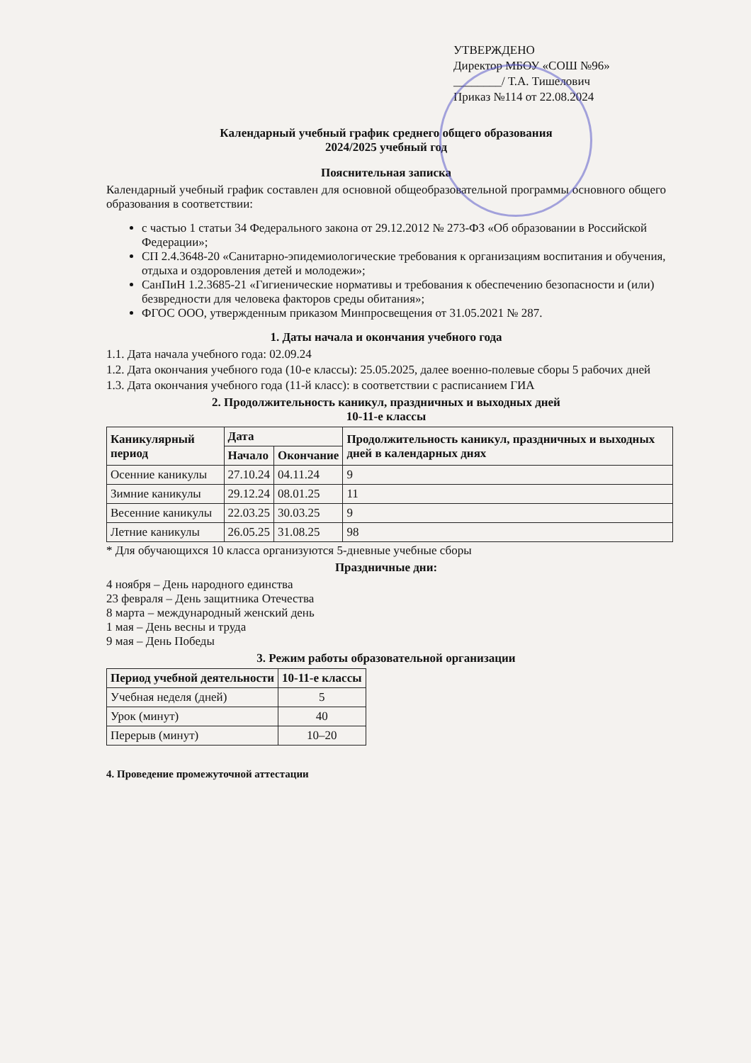УТВЕРЖДЕНО
Директор МБОУ «СОШ №96»
________/ Т.А. Тишелович
Приказ №114 от 22.08.2024
Календарный учебный график среднего общего образования
2024/2025 учебный год
Пояснительная записка
Календарный учебный график составлен для основной общеобразовательной программы основного общего образования в соответствии:
с частью 1 статьи 34 Федерального закона от 29.12.2012 № 273-ФЗ «Об образовании в Российской Федерации»;
СП 2.4.3648-20 «Санитарно-эпидемиологические требования к организациям воспитания и обучения, отдыха и оздоровления детей и молодежи»;
СанПиН 1.2.3685-21 «Гигиенические нормативы и требования к обеспечению безопасности и (или) безвредности для человека факторов среды обитания»;
ФГОС ООО, утвержденным приказом Минпросвещения от 31.05.2021 № 287.
1. Даты начала и окончания учебного года
1.1. Дата начала учебного года: 02.09.24
1.2. Дата окончания учебного года (10-е классы): 25.05.2025, далее военно-полевые сборы 5 рабочих дней
1.3. Дата окончания учебного года (11-й класс): в соответствии с расписанием ГИА
2. Продолжительность каникул, праздничных и выходных дней
10-11-е классы
| Каникулярный период | Дата | | Продолжительность каникул, праздничных и выходных дней в календарных днях |
| --- | --- | --- | --- |
| | Начало | Окончание | |
| Осенние каникулы | 27.10.24 | 04.11.24 | 9 |
| Зимние каникулы | 29.12.24 | 08.01.25 | 11 |
| Весенние каникулы | 22.03.25 | 30.03.25 | 9 |
| Летние каникулы | 26.05.25 | 31.08.25 | 98 |
* Для обучающихся 10 класса организуются 5-дневные учебные сборы
Праздничные дни:
4 ноября – День народного единства
23 февраля – День защитника Отечества
8 марта – международный женский день
1 мая – День весны и труда
9 мая – День Победы
3. Режим работы образовательной организации
| Период учебной деятельности | 10-11-е классы |
| --- | --- |
| Учебная неделя (дней) | 5 |
| Урок (минут) | 40 |
| Перерыв (минут) | 10–20 |
4. Проведение промежуточной аттестации